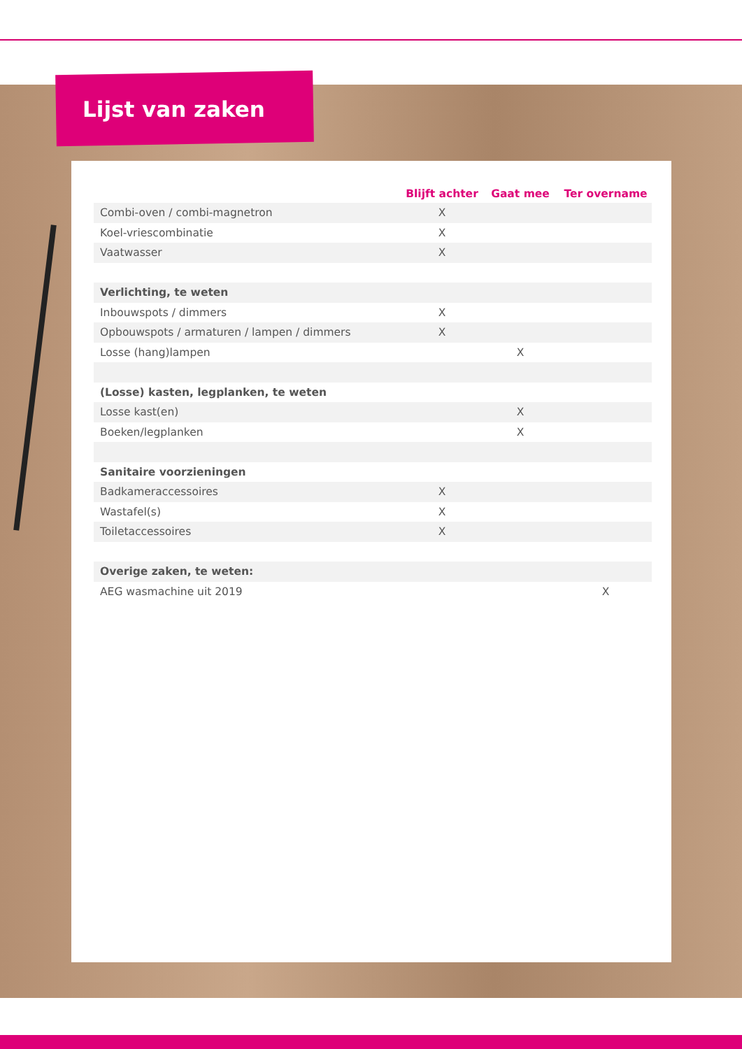Lijst van zaken
| | Blijft achter | Gaat mee | Ter overname |
| --- | --- | --- | --- |
| Combi-oven / combi-magnetron | X | | |
| Koel-vriescombinatie | X | | |
| Vaatwasser | X | | |
| Verlichting, te weten | | | |
| Inbouwspots / dimmers | X | | |
| Opbouwspots / armaturen / lampen / dimmers | X | | |
| Losse (hang)lampen | | X | |
| (Losse) kasten, legplanken, te weten | | | |
| Losse kast(en) | | X | |
| Boeken/legplanken | | X | |
| Sanitaire voorzieningen | | | |
| Badkameraccessoires | X | | |
| Wastafel(s) | X | | |
| Toiletaccessoires | X | | |
| Overige zaken, te weten: | | | |
| AEG wasmachine uit 2019 | | | X |